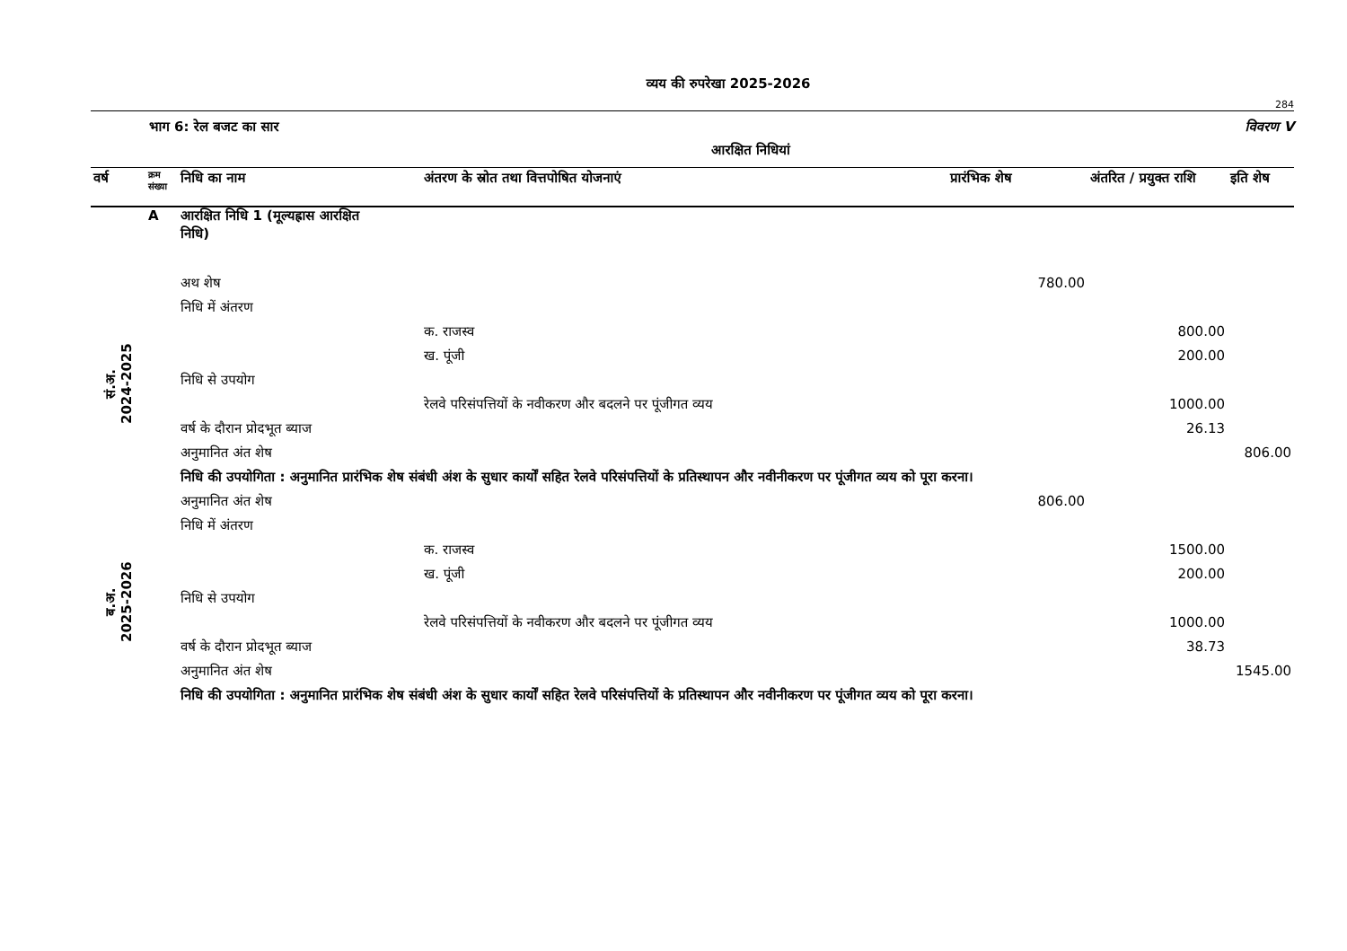व्यय की रुपरेखा 2025-2026
284
भाग 6: रेल बजट का सार विवरण V
आरक्षित निधियां
| वर्ष | क्रम संख्या | निधि का नाम | अंतरण के स्रोत तथा वित्तपोषित योजनाएं | प्रारंभिक शेष | अंतरित / प्रयुक्त राशि | इति शेष |
| --- | --- | --- | --- | --- | --- | --- |
| | A | आरक्षित निधि 1 (मूल्यह्रास आरक्षित निधि) | | | | |
| सं.अ. 2024-2025 | | अथ शेष | | 780.00 | | |
| | | निधि में अंतरण | | | | |
| | | | क. राजस्व | | 800.00 | |
| | | | ख. पूंजी | | 200.00 | |
| | | निधि से उपयोग | | | | |
| | | | रेलवे परिसंपत्तियों के नवीकरण और बदलने पर पूंजीगत व्यय | | 1000.00 | |
| | | वर्ष के दौरान प्रोदभूत ब्याज | | | 26.13 | |
| | | अनुमानित अंत शेष | | | | 806.00 |
| | | निधि की उपयोगिता : अनुमानित प्रारंभिक शेष संबंधी अंश के सुधार कार्यों सहित रेलवे परिसंपत्तियों के प्रतिस्थापन और नवीनीकरण पर पूंजीगत व्यय को पूरा करना। | | | | |
| ब.अ. 2025-2026 | | अनुमानित अंत शेष | | 806.00 | | |
| | | निधि में अंतरण | | | | |
| | | | क. राजस्व | | 1500.00 | |
| | | | ख. पूंजी | | 200.00 | |
| | | निधि से उपयोग | | | | |
| | | | रेलवे परिसंपत्तियों के नवीकरण और बदलने पर पूंजीगत व्यय | | 1000.00 | |
| | | वर्ष के दौरान प्रोदभूत ब्याज | | | 38.73 | |
| | | अनुमानित अंत शेष | | | | 1545.00 |
| | | निधि की उपयोगिता : अनुमानित प्रारंभिक शेष संबंधी अंश के सुधार कार्यों सहित रेलवे परिसंपत्तियों के प्रतिस्थापन और नवीनीकरण पर पूंजीगत व्यय को पूरा करना। | | | | |